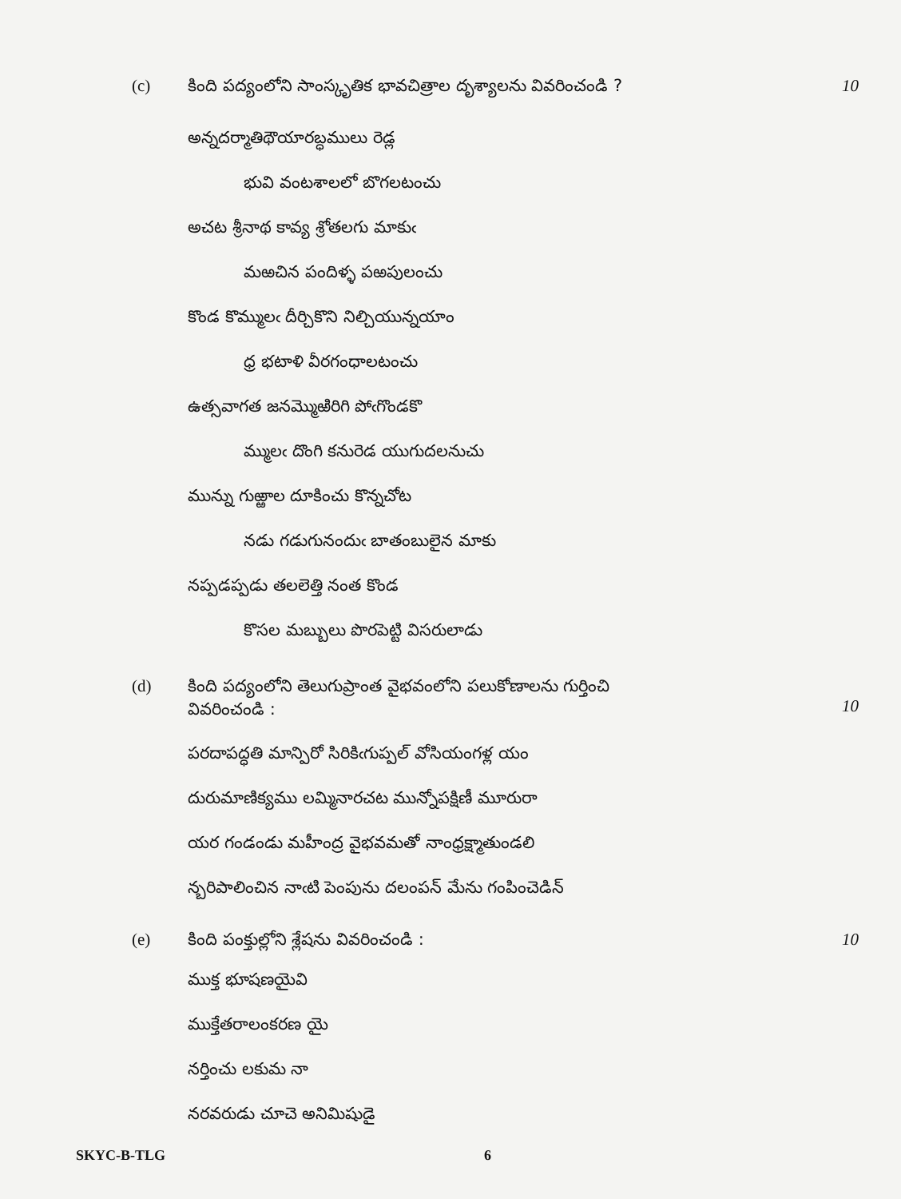(c) కింది పద్యంలోని సాంస్కృతిక భావచిత్రాల దృశ్యాలను వివరించండి ?
10
అన్నదర్మాతిథౌయారబ్ధములు రెడ్ల
భువి వంటశాలలో బొగలటంచు
అచట శ్రీనాథ కావ్య శ్రోతలగు మాకుఁ
మఱచిన పందిళ్ళ పఱపులంచు
కొండ కొమ్ములఁ దీర్చికొని నిల్చియున్నయాం
ధ్ర భటాళి వీరగంధాలటంచు
ఉత్సవాగత జనమ్మెుఱిరిగి పోఁగొండకొ
మ్ములఁ దొంగి కనురెడ యుగుదలనుచు
మున్ను గుఱ్ఱాల దూకించు కొన్నచోట
నడు గడుగునందుఁ బాతంబులైన మాకు
నప్పడప్పడు తలలెత్తి నంత కొండ
కొసల మబ్బులు పొరపెట్టి విసరులాడు
(d) కింది పద్యంలోని తెలుగుప్రాంత వైభవంలోని పలుకోణాలను గుర్తించి
వివరించండి :
10
పరదాపద్ధతి మాన్పిరో సిరికిఁగుప్పల్ వోసియంగళ్ల యం
దురుమాణిక్యము లమ్మినారచట మున్నోపక్షిణీ మూరురా
యర గండండు మహీంద్ర వైభవమతో నాంధ్రక్ష్మాతుండలి
న్బరిపాలించిన నాఁటి పెంపును దలంపన్ మేను గంపించెడిన్
(e) కింది పంక్తుల్లోని శ్లేషను వివరించండి :
10
ముక్త భూషణయైవి
ముక్తేతరాలంకరణ యై
నర్తించు లకుమ నా
నరవరుడు చూచె అనిమిషుడై
SKYC-B-TLG 6